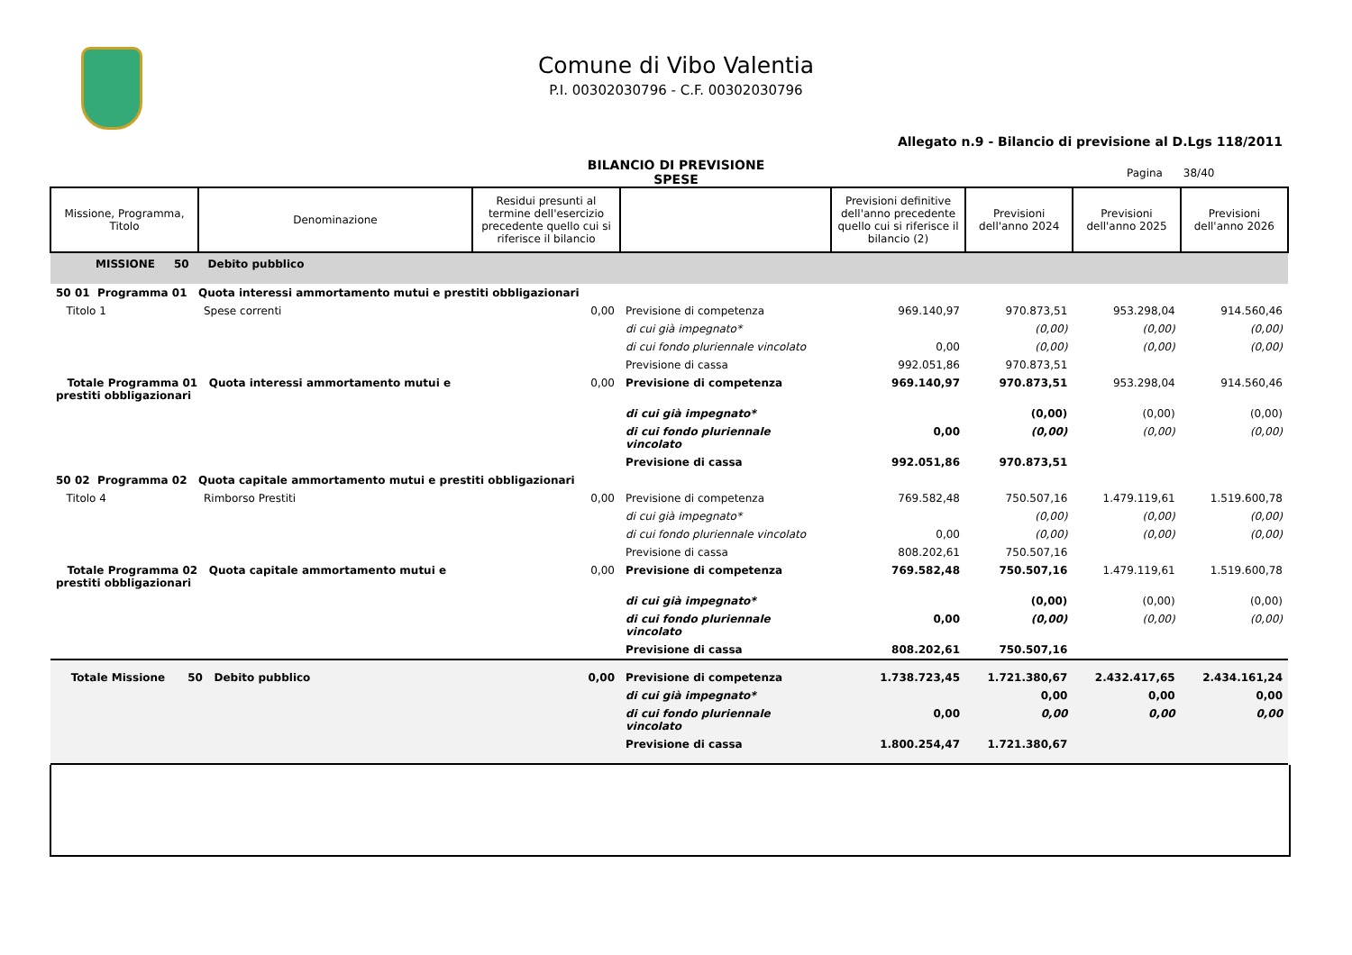Comune di Vibo Valentia
P.I. 00302030796 - C.F. 00302030796
Allegato n.9 - Bilancio di previsione al D.Lgs 118/2011
BILANCIO DI PREVISIONE
SPESE
Pagina 38/40
| Missione, Programma, Titolo | Denominazione | Residui presunti al termine dell'esercizio precedente quello cui si riferisce il bilancio | | Previsioni definitive dell'anno precedente quello cui si riferisce il bilancio (2) | Previsioni dell'anno 2024 | Previsioni dell'anno 2025 | Previsioni dell'anno 2026 |
| --- | --- | --- | --- | --- | --- | --- | --- |
| MISSIONE 50 Debito pubblico | | | | | | | |
| 50 01 Programma 01 Quota interessi ammortamento mutui e prestiti obbligazionari | | | | | | | |
| Titolo 1 | Spese correnti | 0,00 | Previsione di competenza | 969.140,97 | 970.873,51 | 953.298,04 | 914.560,46 |
| | | | di cui già impegnato* | | (0,00) | (0,00) | (0,00) |
| | | | di cui fondo pluriennale vincolato | 0,00 | (0,00) | (0,00) | (0,00) |
| | | | Previsione di cassa | 992.051,86 | 970.873,51 | | |
| Totale Programma 01 Quota interessi ammortamento mutui e prestiti obbligazionari | | 0,00 | Previsione di competenza | 969.140,97 | 970.873,51 | 953.298,04 | 914.560,46 |
| | | | di cui già impegnato* | | (0,00) | (0,00) | (0,00) |
| | | | di cui fondo pluriennale vincolato | 0,00 | (0,00) | (0,00) | (0,00) |
| | | | Previsione di cassa | 992.051,86 | 970.873,51 | | |
| 50 02 Programma 02 Quota capitale ammortamento mutui e prestiti obbligazionari | | | | | | | |
| Titolo 4 | Rimborso Prestiti | 0,00 | Previsione di competenza | 769.582,48 | 750.507,16 | 1.479.119,61 | 1.519.600,78 |
| | | | di cui già impegnato* | | (0,00) | (0,00) | (0,00) |
| | | | di cui fondo pluriennale vincolato | 0,00 | (0,00) | (0,00) | (0,00) |
| | | | Previsione di cassa | 808.202,61 | 750.507,16 | | |
| Totale Programma 02 Quota capitale ammortamento mutui e prestiti obbligazionari | | 0,00 | Previsione di competenza | 769.582,48 | 750.507,16 | 1.479.119,61 | 1.519.600,78 |
| | | | di cui già impegnato* | | (0,00) | (0,00) | (0,00) |
| | | | di cui fondo pluriennale vincolato | 0,00 | (0,00) | (0,00) | (0,00) |
| | | | Previsione di cassa | 808.202,61 | 750.507,16 | | |
| Totale Missione 50 Debito pubblico | | 0,00 | Previsione di competenza | 1.738.723,45 | 1.721.380,67 | 2.432.417,65 | 2.434.161,24 |
| | | | di cui già impegnato* | | 0,00 | 0,00 | 0,00 |
| | | | di cui fondo pluriennale vincolato | 0,00 | 0,00 | 0,00 | 0,00 |
| | | | Previsione di cassa | 1.800.254,47 | 1.721.380,67 | | |